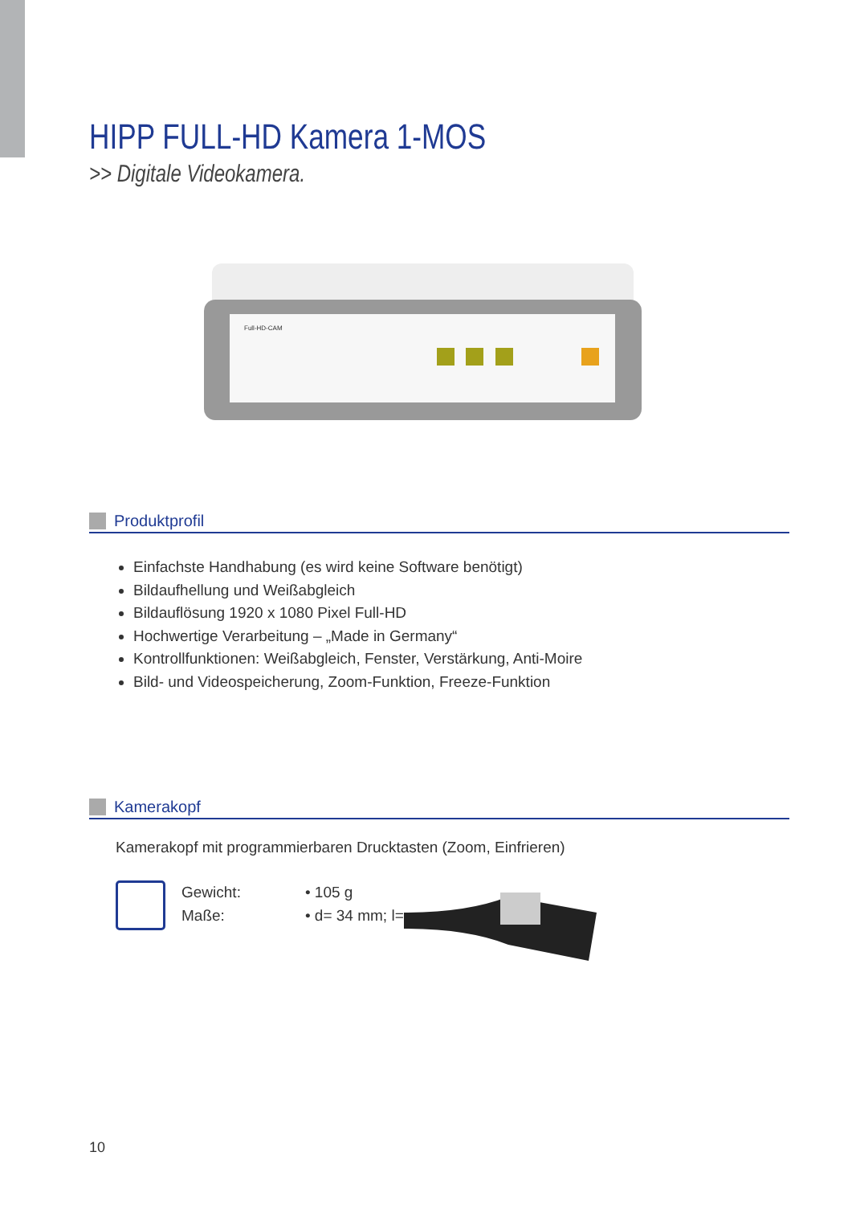HIPP FULL-HD Kamera 1-MOS
>> Digitale Videokamera.
Full-HD-CAM
Produktprofil
Einfachste Handhabung (es wird keine Software benötigt)
Bildaufhellung und Weißabgleich
Bildauflösung 1920 x 1080 Pixel Full-HD
Hochwertige Verarbeitung – „Made in Germany“
Kontrollfunktionen: Weißabgleich, Fenster, Verstärkung, Anti-Moire
Bild- und Videospeicherung, Zoom-Funktion, Freeze-Funktion
Kamerakopf
Kamerakopf mit programmierbaren Drucktasten (Zoom, Einfrieren)
Gewicht:
Maße:
• 105 g
• d= 34 mm; l=
10